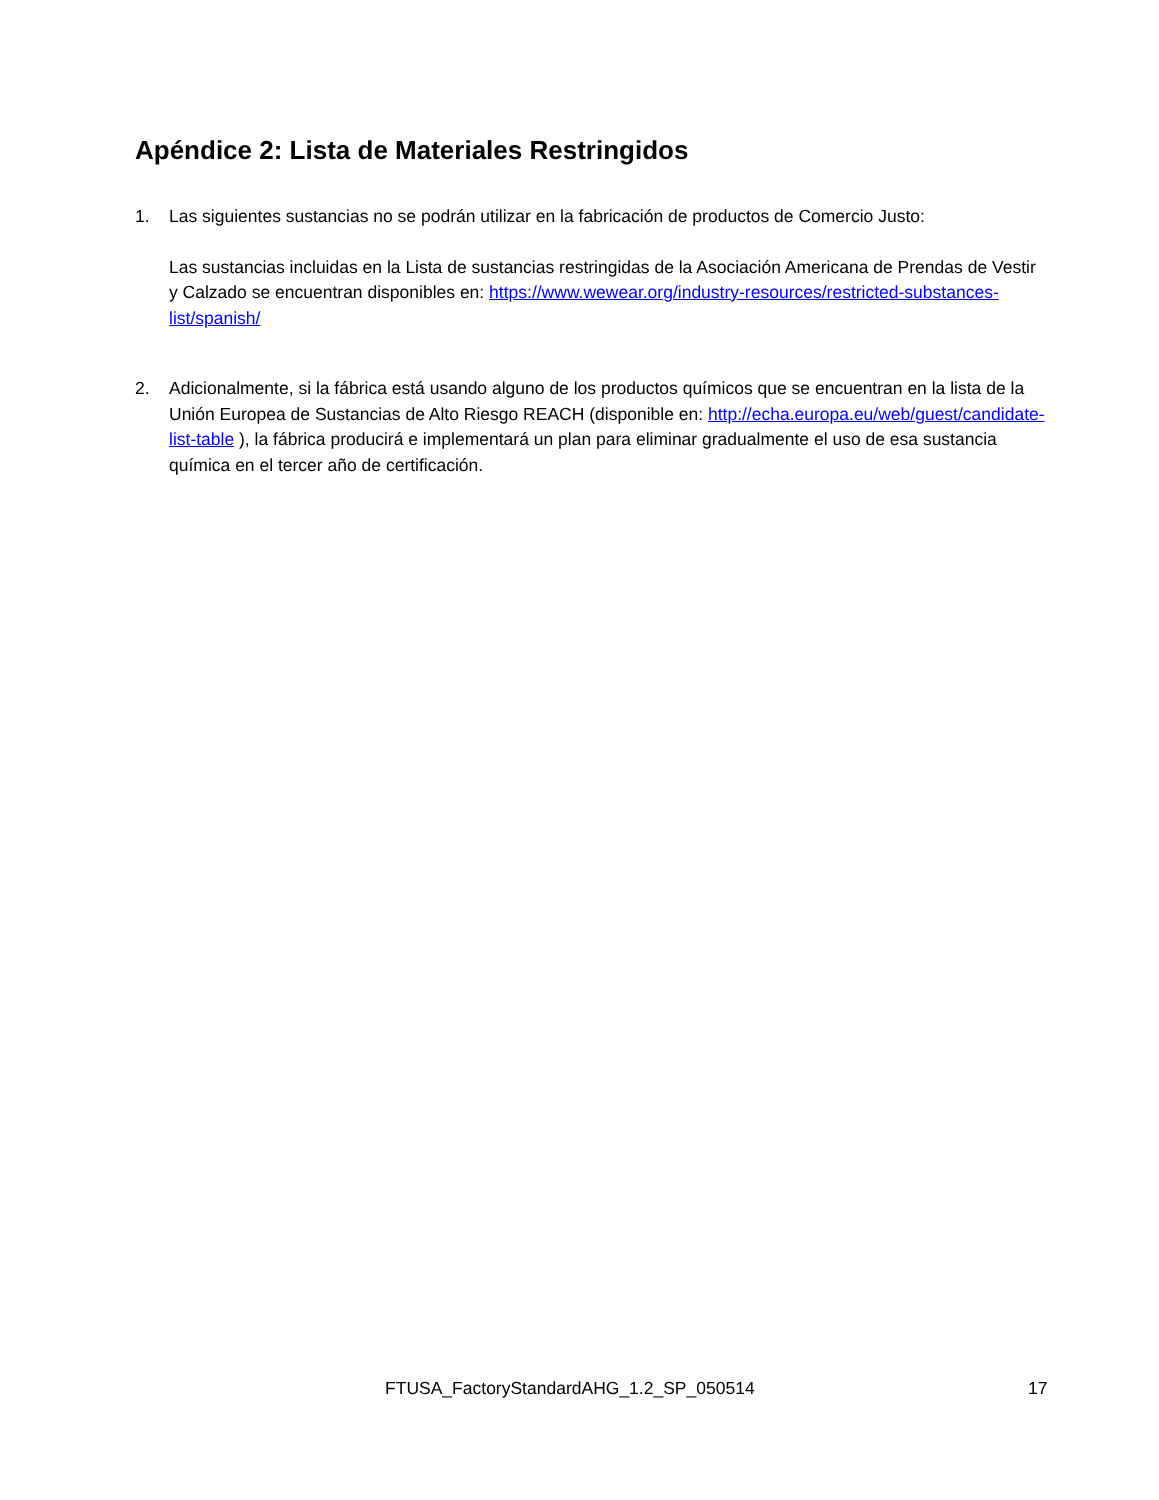Apéndice 2: Lista de Materiales Restringidos
1. Las siguientes sustancias no se podrán utilizar en la fabricación de productos de Comercio Justo:
Las sustancias incluidas en la Lista de sustancias restringidas de la Asociación Americana de Prendas de Vestir y Calzado se encuentran disponibles en: https://www.wewear.org/industry-resources/restricted-substances-list/spanish/
2. Adicionalmente, si la fábrica está usando alguno de los productos químicos que se encuentran en la lista de la Unión Europea de Sustancias de Alto Riesgo REACH (disponible en: http://echa.europa.eu/web/guest/candidate-list-table ), la fábrica producirá e implementará un plan para eliminar gradualmente el uso de esa sustancia química en el tercer año de certificación.
FTUSA_FactoryStandardAHG_1.2_SP_050514 17